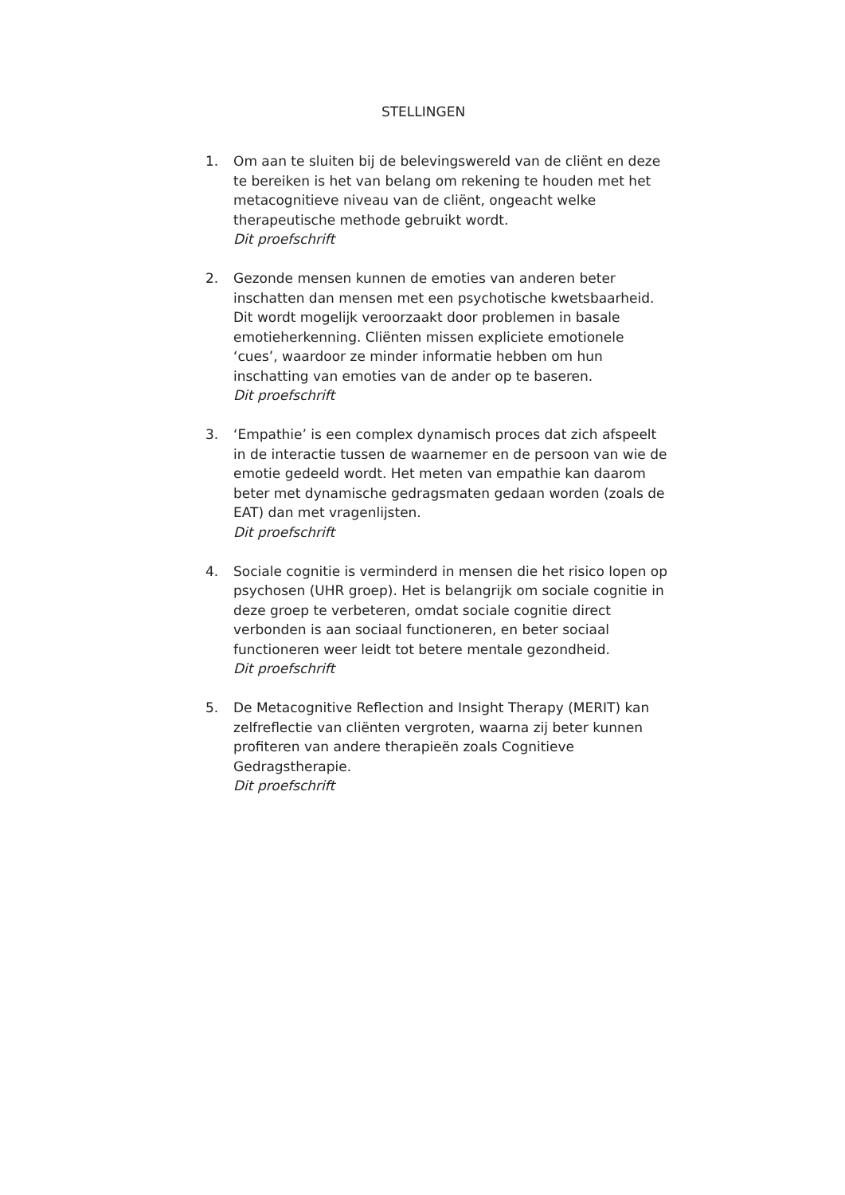STELLINGEN
1. Om aan te sluiten bij de belevingswereld van de cliënt en deze te bereiken is het van belang om rekening te houden met het metacognitieve niveau van de cliënt, ongeacht welke therapeutische methode gebruikt wordt.
Dit proefschrift
2. Gezonde mensen kunnen de emoties van anderen beter inschatten dan mensen met een psychotische kwetsbaarheid. Dit wordt mogelijk veroorzaakt door problemen in basale emotieherkenning. Cliënten missen expliciete emotionele ‘cues’, waardoor ze minder informatie hebben om hun inschatting van emoties van de ander op te baseren.
Dit proefschrift
3. ‘Empathie’ is een complex dynamisch proces dat zich afspeelt in de interactie tussen de waarnemer en de persoon van wie de emotie gedeeld wordt. Het meten van empathie kan daarom beter met dynamische gedragsmaten gedaan worden (zoals de EAT) dan met vragenlijsten.
Dit proefschrift
4. Sociale cognitie is verminderd in mensen die het risico lopen op psychosen (UHR groep). Het is belangrijk om sociale cognitie in deze groep te verbeteren, omdat sociale cognitie direct verbonden is aan sociaal functioneren, en beter sociaal functioneren weer leidt tot betere mentale gezondheid.
Dit proefschrift
5. De Metacognitive Reflection and Insight Therapy (MERIT) kan zelfreflectie van cliënten vergroten, waarna zij beter kunnen profiteren van andere therapieën zoals Cognitieve Gedragstherapie.
Dit proefschrift